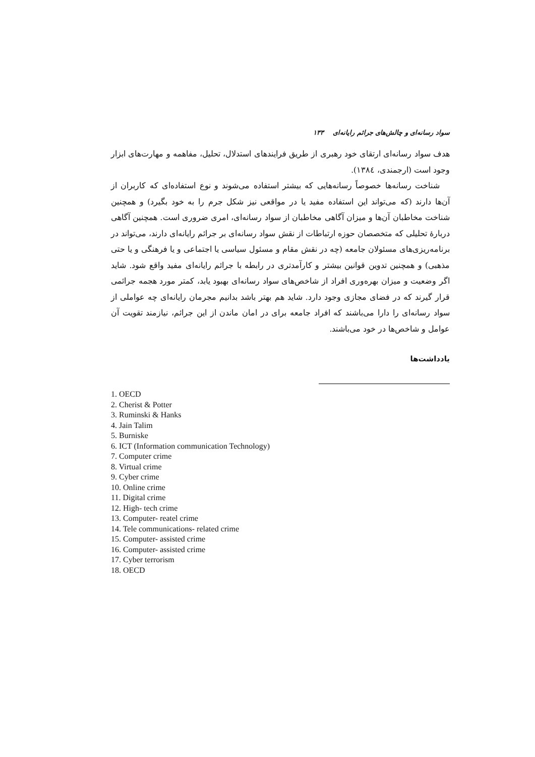سواد رسانه‌ای و چالش‌های جرائم رایانه‌ای ۱۳۳
هدف سواد رسانه‌ای ارتقای خود رهبری از طریق فرایندهای استدلال، تحلیل، مفاهمه و مهارت‌های ابزار وجود است (ارجمندی، ۱۳۸٤).
شناخت رسانه‌ها خصوصاً رسانه‌هایی که بیشتر استفاده می‌شوند و نوع استفاده‌ای که کاربران از آن‌ها دارند (که می‌تواند این استفاده مفید یا در مواقعی نیز شکل جرم را به خود بگیرد) و همچنین شناخت مخاطبان آن‌ها و میزان آگاهی مخاطبان از سواد رسانه‌ای، امری ضروری است. همچنین آگاهی دربارهٔ تحلیلی که متخصصان حوزه ارتباطات از نقش سواد رسانه‌ای بر جرائم رایانه‌ای دارند، می‌تواند در برنامه‌ریزی‌های مسئولان جامعه (چه در نقش مقام و مسئول سیاسی یا اجتماعی و یا فرهنگی و یا حتی مذهبی) و همچنین تدوین قوانین بیشتر و کارآمدتری در رابطه با جرائم رایانه‌ای مفید واقع شود. شاید اگر وضعیت و میزان بهره‌وری افراد از شاخص‌های سواد رسانه‌ای بهبود یابد، کمتر مورد هجمه جرائمی قرار گیرند که در فضای مجازی وجود دارد. شاید هم بهتر باشد بدانیم مجرمان رایانه‌ای چه عواملی از سواد رسانه‌ای را دارا می‌باشند که افراد جامعه برای در امان ماندن از این جرائم، نیازمند تقویت آن عوامل و شاخص‌ها در خود می‌باشند.
یادداشت‌ها
1. OECD
2. Cherist & Potter
3. Ruminski & Hanks
4. Jain Talim
5. Burniske
6. ICT (Information communication Technology)
7. Computer crime
8. Virtual crime
9. Cyber crime
10. Online crime
11. Digital crime
12. High- tech crime
13. Computer- reatel crime
14. Tele communications- related crime
15. Computer- assisted crime
16. Computer- assisted crime
17. Cyber terrorism
18. OECD